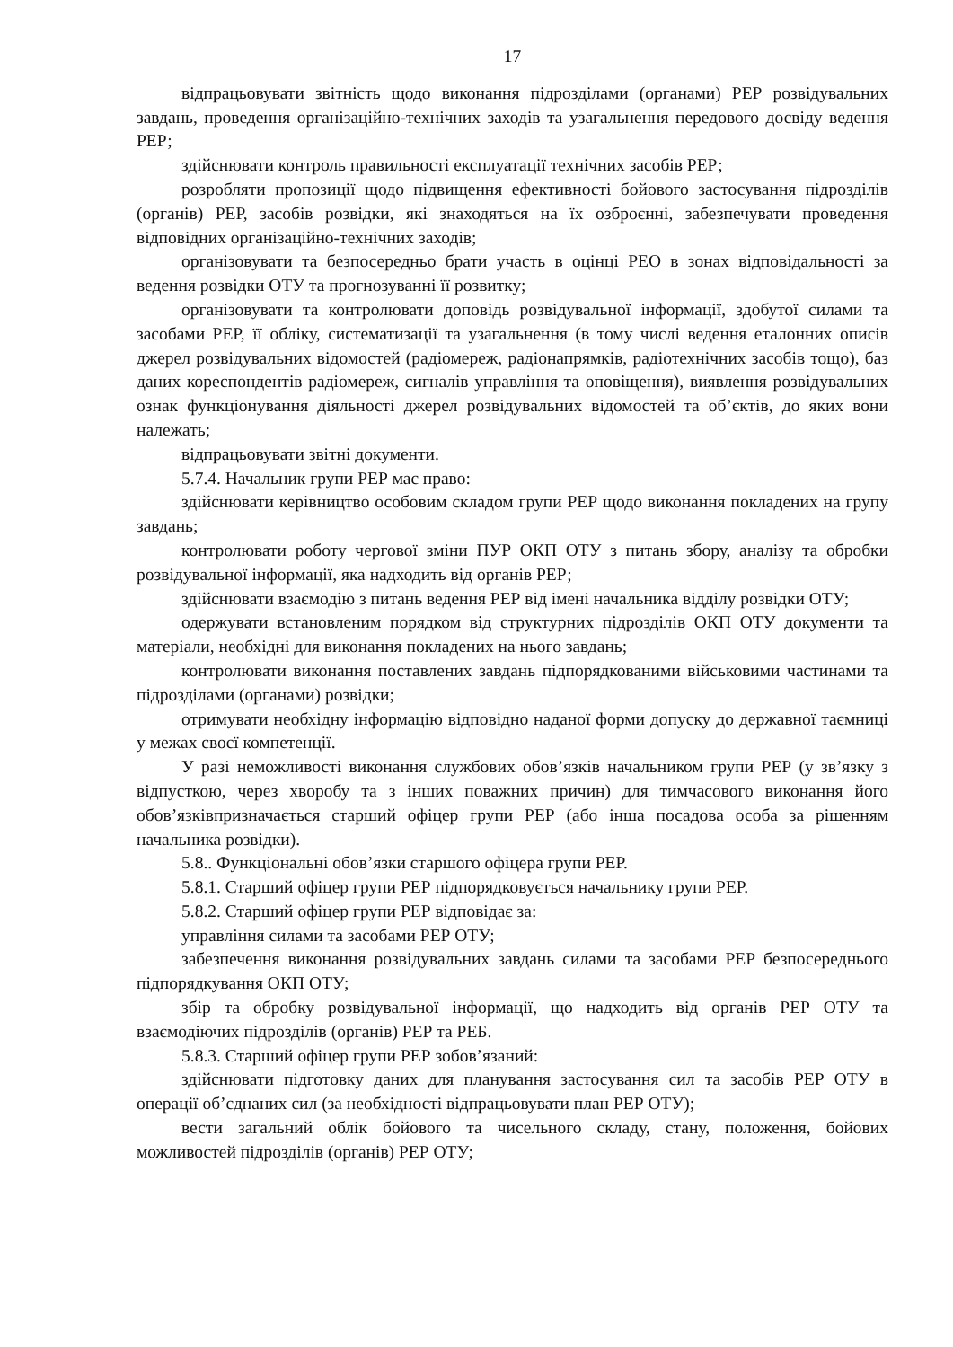17
відпрацьовувати звітність щодо виконання підрозділами (органами) РЕР розвідувальних завдань, проведення організаційно-технічних заходів та узагальнення передового досвіду ведення РЕР;
здійснювати контроль правильності експлуатації технічних засобів РЕР;
розробляти пропозиції щодо підвищення ефективності бойового застосування підрозділів (органів) РЕР, засобів розвідки, які знаходяться на їх озброєнні, забезпечувати проведення відповідних організаційно-технічних заходів;
організовувати та безпосередньо брати участь в оцінці РЕО в зонах відповідальності за ведення розвідки ОТУ та прогнозуванні її розвитку;
організовувати та контролювати доповідь розвідувальної інформації, здобутої силами та засобами РЕР, її обліку, систематизації та узагальнення (в тому числі ведення еталонних описів джерел розвідувальних відомостей (радіомереж, радіонапрямків, радіотехнічних засобів тощо), баз даних кореспондентів радіомереж, сигналів управління та оповіщення), виявлення розвідувальних ознак функціонування діяльності джерел розвідувальних відомостей та об’єктів, до яких вони належать;
відпрацьовувати звітні документи.
5.7.4. Начальник групи РЕР має право:
здійснювати керівництво особовим складом групи РЕР щодо виконання покладених на групу завдань;
контролювати роботу чергової зміни ПУР ОКП ОТУ з питань збору, аналізу та обробки розвідувальної інформації, яка надходить від органів РЕР;
здійснювати взаємодію з питань ведення РЕР від імені начальника відділу розвідки ОТУ;
одержувати встановленим порядком від структурних підрозділів ОКП ОТУ документи та матеріали, необхідні для виконання покладених на нього завдань;
контролювати виконання поставлених завдань підпорядкованими військовими частинами та підрозділами (органами) розвідки;
отримувати необхідну інформацію відповідно наданої форми допуску до державної таємниці у межах своєї компетенції.
У разі неможливості виконання службових обов’язків начальником групи РЕР (у зв’язку з відпусткою, через хворобу та з інших поважних причин) для тимчасового виконання його обов’язківпризначається старший офіцер групи РЕР (або інша посадова особа за рішенням начальника розвідки).
5.8.. Функціональні обов’язки старшого офіцера групи РЕР.
5.8.1. Старший офіцер групи РЕР підпорядковується начальнику групи РЕР.
5.8.2. Старший офіцер групи РЕР відповідає за:
управління силами та засобами РЕР ОТУ;
забезпечення виконання розвідувальних завдань силами та засобами РЕР безпосереднього підпорядкування ОКП ОТУ;
збір та обробку розвідувальної інформації, що надходить від органів РЕР ОТУ та взаємодіючих підрозділів (органів) РЕР та РЕБ.
5.8.3. Старший офіцер групи РЕР зобов’язаний:
здійснювати підготовку даних для планування застосування сил та засобів РЕР ОТУ в операції об’єднаних сил (за необхідності відпрацьовувати план РЕР ОТУ);
вести загальний облік бойового та чисельного складу, стану, положення, бойових можливостей підрозділів (органів) РЕР ОТУ;